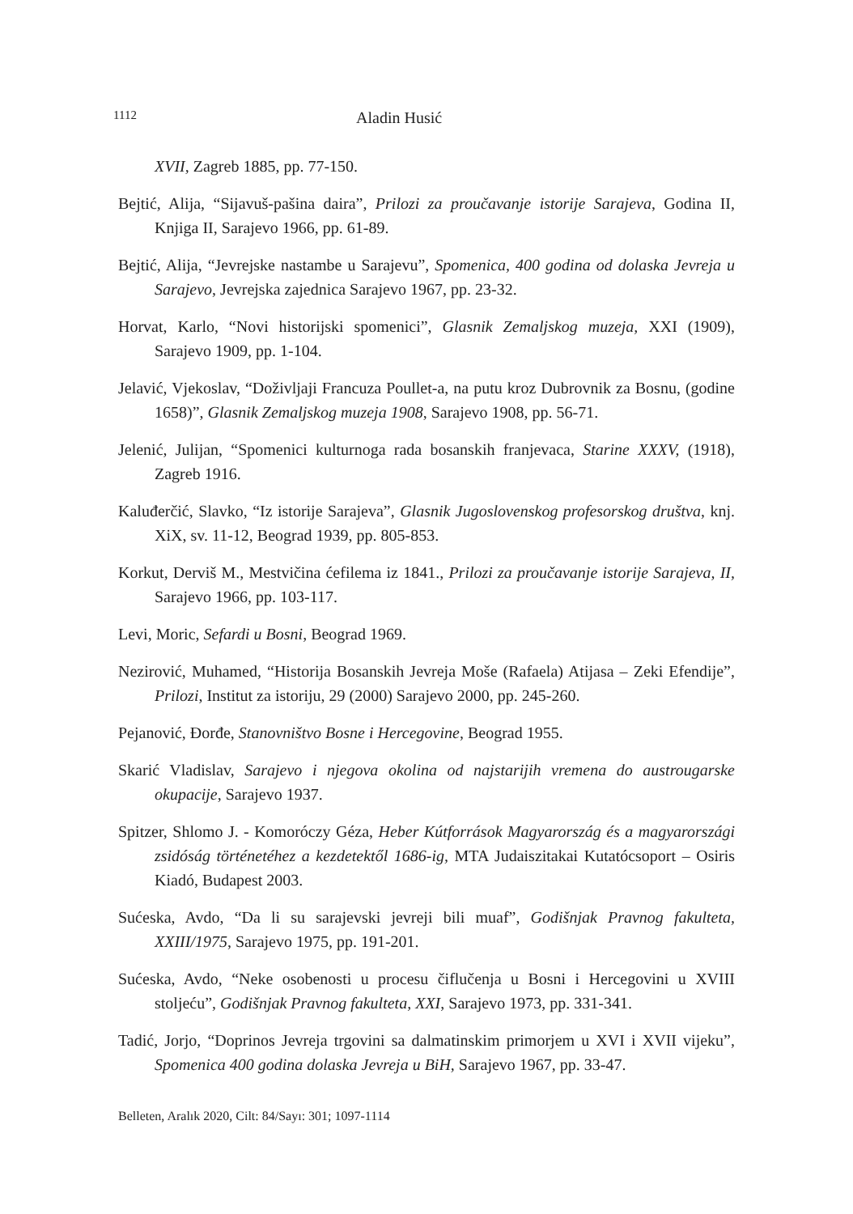1112 Aladin Husić
XVII, Zagreb 1885, pp. 77-150.
Bejtić, Alija, “Sijavuš-pašina daira”, Prilozi za proučavanje istorije Sarajeva, Godina II, Knjiga II, Sarajevo 1966, pp. 61-89.
Bejtić, Alija, “Jevrejske nastambe u Sarajevu”, Spomenica, 400 godina od dolaska Jevreja u Sarajevo, Jevrejska zajednica Sarajevo 1967, pp. 23-32.
Horvat, Karlo, “Novi historijski spomenici”, Glasnik Zemaljskog muzeja, XXI (1909), Sarajevo 1909, pp. 1-104.
Jelavić, Vjekoslav, “Doživljaji Francuza Poullet-a, na putu kroz Dubrovnik za Bosnu, (godine 1658)”, Glasnik Zemaljskog muzeja 1908, Sarajevo 1908, pp. 56-71.
Jelenić, Julijan, “Spomenici kulturnoga rada bosanskih franjevaca, Starine XXXV, (1918), Zagreb 1916.
Kaluđerčić, Slavko, “Iz istorije Sarajeva”, Glasnik Jugoslovenskog profesorskog društva, knj. XiX, sv. 11-12, Beograd 1939, pp. 805-853.
Korkut, Derviš M., Mestvičina ćefilema iz 1841., Prilozi za proučavanje istorije Sarajeva, II, Sarajevo 1966, pp. 103-117.
Levi, Moric, Sefardi u Bosni, Beograd 1969.
Nezirović, Muhamed, “Historija Bosanskih Jevreja Moše (Rafaela) Atijasa – Zeki Efendije”, Prilozi, Institut za istoriju, 29 (2000) Sarajevo 2000, pp. 245-260.
Pejanović, Đorđe, Stanovništvo Bosne i Hercegovine, Beograd 1955.
Skarić Vladislav, Sarajevo i njegova okolina od najstarijih vremena do austrougarske okupacije, Sarajevo 1937.
Spitzer, Shlomo J. - Komoróczy Géza, Heber Kútforrások Magyarország és a magyarországi zsidóság történetéhez a kezdetektől 1686-ig, MTA Judaiszitakai Kutatócsoport – Osiris Kiadó, Budapest 2003.
Sućeska, Avdo, “Da li su sarajevski jevreji bili muaf”, Godišnjak Pravnog fakulteta, XXIII/1975, Sarajevo 1975, pp. 191-201.
Sućeska, Avdo, “Neke osobenosti u procesu čiflučenja u Bosni i Hercegovini u XVIII stoljeću”, Godišnjak Pravnog fakulteta, XXI, Sarajevo 1973, pp. 331-341.
Tadić, Jorjo, “Doprinos Jevreja trgovini sa dalmatinskim primorjem u XVI i XVII vijeku”, Spomenica 400 godina dolaska Jevreja u BiH, Sarajevo 1967, pp. 33-47.
Belleten, Aralık 2020, Cilt: 84/Sayı: 301; 1097-1114